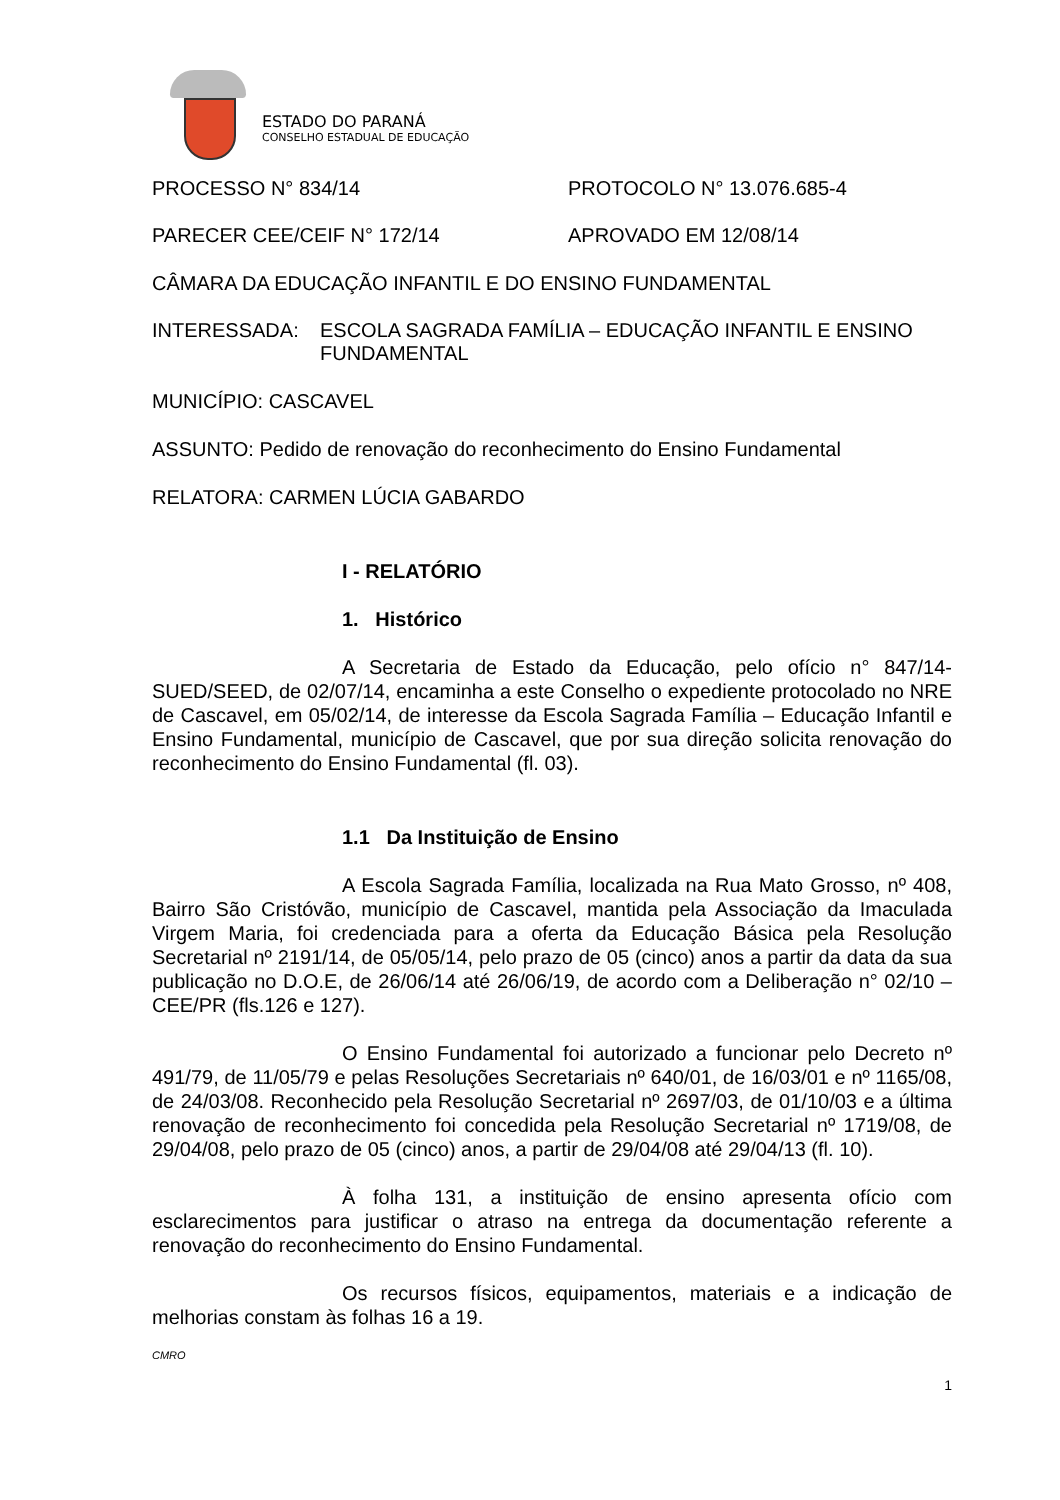ESTADO DO PARANÁ
CONSELHO ESTADUAL DE EDUCAÇÃO
PROCESSO N° 834/14 PROTOCOLO N° 13.076.685-4
PARECER CEE/CEIF N° 172/14 APROVADO EM 12/08/14
CÂMARA DA EDUCAÇÃO INFANTIL E DO ENSINO FUNDAMENTAL
INTERESSADA: ESCOLA SAGRADA FAMÍLIA – EDUCAÇÃO INFANTIL E ENSINO FUNDAMENTAL
MUNICÍPIO: CASCAVEL
ASSUNTO: Pedido de renovação do reconhecimento do Ensino Fundamental
RELATORA: CARMEN LÚCIA GABARDO
I - RELATÓRIO
1. Histórico
A Secretaria de Estado da Educação, pelo ofício n° 847/14-SUED/SEED, de 02/07/14, encaminha a este Conselho o expediente protocolado no NRE de Cascavel, em 05/02/14, de interesse da Escola Sagrada Família – Educação Infantil e Ensino Fundamental, município de Cascavel, que por sua direção solicita renovação do reconhecimento do Ensino Fundamental (fl. 03).
1.1 Da Instituição de Ensino
A Escola Sagrada Família, localizada na Rua Mato Grosso, nº 408, Bairro São Cristóvão, município de Cascavel, mantida pela Associação da Imaculada Virgem Maria, foi credenciada para a oferta da Educação Básica pela Resolução Secretarial nº 2191/14, de 05/05/14, pelo prazo de 05 (cinco) anos a partir da data da sua publicação no D.O.E, de 26/06/14 até 26/06/19, de acordo com a Deliberação n° 02/10 – CEE/PR (fls.126 e 127).
O Ensino Fundamental foi autorizado a funcionar pelo Decreto nº 491/79, de 11/05/79 e pelas Resoluções Secretariais nº 640/01, de 16/03/01 e nº 1165/08, de 24/03/08. Reconhecido pela Resolução Secretarial nº 2697/03, de 01/10/03 e a última renovação de reconhecimento foi concedida pela Resolução Secretarial nº 1719/08, de 29/04/08, pelo prazo de 05 (cinco) anos, a partir de 29/04/08 até 29/04/13 (fl. 10).
À folha 131, a instituição de ensino apresenta ofício com esclarecimentos para justificar o atraso na entrega da documentação referente a renovação do reconhecimento do Ensino Fundamental.
Os recursos físicos, equipamentos, materiais e a indicação de melhorias constam às folhas 16 a 19.
CMRO
1